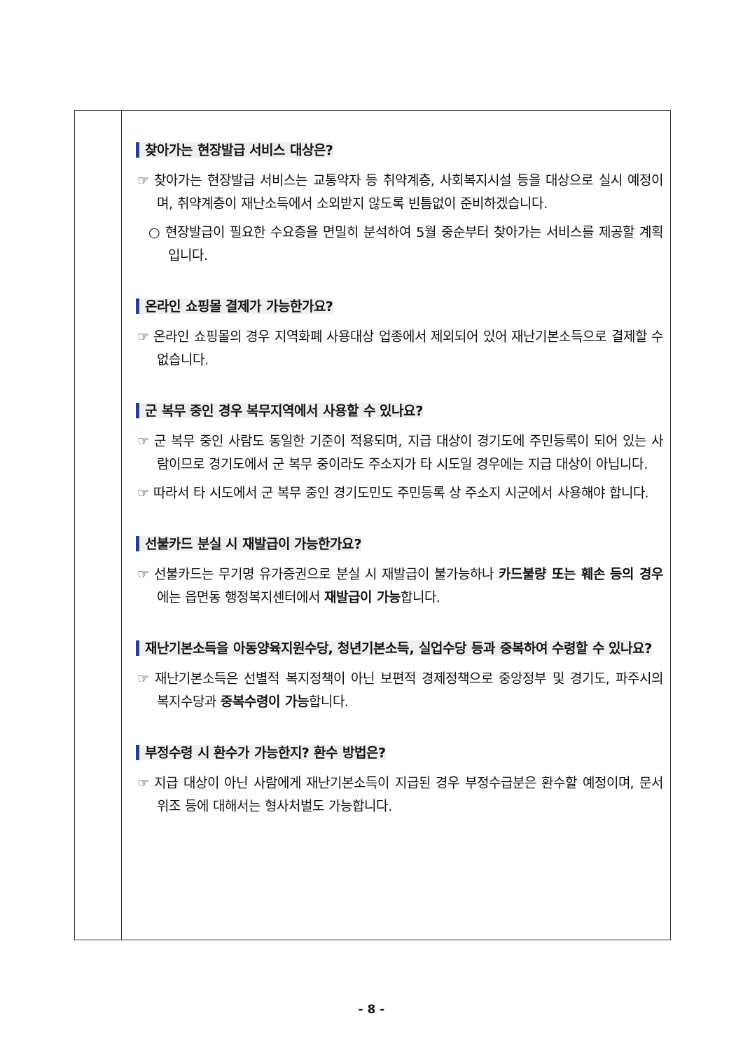찾아가는 현장발급 서비스 대상은?
☞ 찾아가는 현장발급 서비스는 교통약자 등 취약계층, 사회복지시설 등을 대상으로 실시 예정이며, 취약계층이 재난소득에서 소외받지 않도록 빈틈없이 준비하겠습니다.
○ 현장발급이 필요한 수요층을 면밀히 분석하여 5월 중순부터 찾아가는 서비스를 제공할 계획입니다.
온라인 쇼핑몰 결제가 가능한가요?
☞ 온라인 쇼핑몰의 경우 지역화폐 사용대상 업종에서 제외되어 있어 재난기본소득으로 결제할 수 없습니다.
군 복무 중인 경우 복무지역에서 사용할 수 있나요?
☞ 군 복무 중인 사람도 동일한 기준이 적용되며, 지급 대상이 경기도에 주민등록이 되어 있는 사람이므로 경기도에서 군 복무 중이라도 주소지가 타 시도일 경우에는 지급 대상이 아닙니다.
☞ 따라서 타 시도에서 군 복무 중인 경기도민도 주민등록 상 주소지 시군에서 사용해야 합니다.
선불카드 분실 시 재발급이 가능한가요?
☞ 선불카드는 무기명 유가증권으로 분실 시 재발급이 불가능하나 카드불량 또는 훼손 등의 경우에는 읍면동 행정복지센터에서 재발급이 가능합니다.
재난기본소득을 아동양육지원수당, 청년기본소득, 실업수당 등과 중복하여 수령할 수 있나요?
☞ 재난기본소득은 선별적 복지정책이 아닌 보편적 경제정책으로 중앙정부 및 경기도, 파주시의 복지수당과 중복수령이 가능합니다.
부정수령 시 환수가 가능한지? 환수 방법은?
☞ 지급 대상이 아닌 사람에게 재난기본소득이 지급된 경우 부정수급분은 환수할 예정이며, 문서위조 등에 대해서는 형사처벌도 가능합니다.
- 8 -